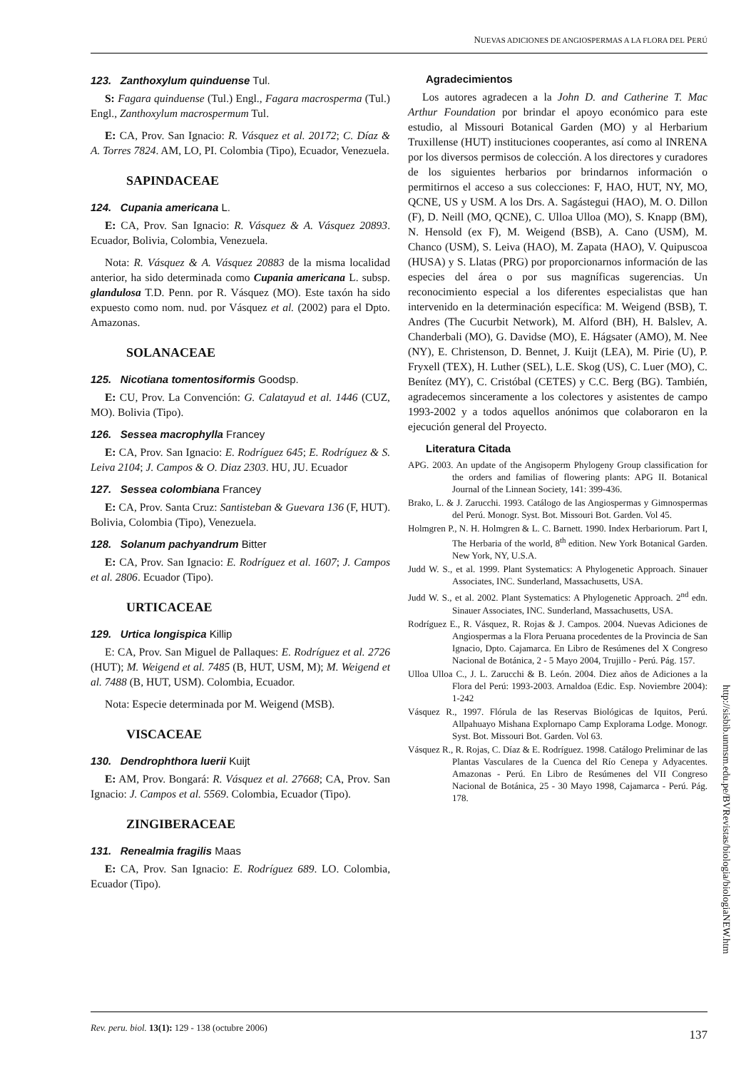NUEVAS ADICIONES DE ANGIOSPERMAS A LA FLORA DEL PERÚ
123. Zanthoxylum quinduense Tul.
S: Fagara quinduense (Tul.) Engl., Fagara macrosperma (Tul.) Engl., Zanthoxylum macrospermum Tul.
E: CA, Prov. San Ignacio: R. Vásquez et al. 20172; C. Díaz & A. Torres 7824. AM, LO, PI. Colombia (Tipo), Ecuador, Venezuela.
SAPINDACEAE
124. Cupania americana L.
E: CA, Prov. San Ignacio: R. Vásquez & A. Vásquez 20893. Ecuador, Bolivia, Colombia, Venezuela.
Nota: R. Vásquez & A. Vásquez 20883 de la misma localidad anterior, ha sido determinada como Cupania americana L. subsp. glandulosa T.D. Penn. por R. Vásquez (MO). Este taxón ha sido expuesto como nom. nud. por Vásquez et al. (2002) para el Dpto. Amazonas.
SOLANACEAE
125. Nicotiana tomentosiformis Goodsp.
E: CU, Prov. La Convención: G. Calatayud et al. 1446 (CUZ, MO). Bolivia (Tipo).
126. Sessea macrophylla Francey
E: CA, Prov. San Ignacio: E. Rodríguez 645; E. Rodríguez & S. Leiva 2104; J. Campos & O. Diaz 2303. HU, JU. Ecuador
127. Sessea colombiana Francey
E: CA, Prov. Santa Cruz: Santisteban & Guevara 136 (F, HUT). Bolivia, Colombia (Tipo), Venezuela.
128. Solanum pachyandrum Bitter
E: CA, Prov. San Ignacio: E. Rodríguez et al. 1607; J. Campos et al. 2806. Ecuador (Tipo).
URTICACEAE
129. Urtica longispica Killip
E: CA, Prov. San Miguel de Pallaques: E. Rodríguez et al. 2726 (HUT); M. Weigend et al. 7485 (B, HUT, USM, M); M. Weigend et al. 7488 (B, HUT, USM). Colombia, Ecuador.
Nota: Especie determinada por M. Weigend (MSB).
VISCACEAE
130. Dendrophthora luerii Kuijt
E: AM, Prov. Bongará: R. Vásquez et al. 27668; CA, Prov. San Ignacio: J. Campos et al. 5569. Colombia, Ecuador (Tipo).
ZINGIBERACEAE
131. Renealmia fragilis Maas
E: CA, Prov. San Ignacio: E. Rodríguez 689. LO. Colombia, Ecuador (Tipo).
Agradecimientos
Los autores agradecen a la John D. and Catherine T. Mac Arthur Foundation por brindar el apoyo económico para este estudio, al Missouri Botanical Garden (MO) y al Herbarium Truxillense (HUT) instituciones cooperantes, así como al INRENA por los diversos permisos de colección. A los directores y curadores de los siguientes herbarios por brindarnos información o permitirnos el acceso a sus colecciones: F, HAO, HUT, NY, MO, QCNE, US y USM. A los Drs. A. Sagástegui (HAO), M. O. Dillon (F), D. Neill (MO, QCNE), C. Ulloa Ulloa (MO), S. Knapp (BM), N. Hensold (ex F), M. Weigend (BSB), A. Cano (USM), M. Chanco (USM), S. Leiva (HAO), M. Zapata (HAO), V. Quipuscoa (HUSA) y S. Llatas (PRG) por proporcionarnos información de las especies del área o por sus magníficas sugerencias. Un reconocimiento especial a los diferentes especialistas que han intervenido en la determinación específica: M. Weigend (BSB), T. Andres (The Cucurbit Network), M. Alford (BH), H. Balslev, A. Chanderbali (MO), G. Davidse (MO), E. Hágsater (AMO), M. Nee (NY), E. Christenson, D. Bennet, J. Kuijt (LEA), M. Pirie (U), P. Fryxell (TEX), H. Luther (SEL), L.E. Skog (US), C. Luer (MO), C. Benítez (MY), C. Cristóbal (CETES) y C.C. Berg (BG). También, agradecemos sinceramente a los colectores y asistentes de campo 1993-2002 y a todos aquellos anónimos que colaboraron en la ejecución general del Proyecto.
Literatura Citada
APG. 2003. An update of the Angisoperm Phylogeny Group classification for the orders and familias of flowering plants: APG II. Botanical Journal of the Linnean Society, 141: 399-436.
Brako, L. & J. Zarucchi. 1993. Catálogo de las Angiospermas y Gimnospermas del Perú. Monogr. Syst. Bot. Missouri Bot. Garden. Vol 45.
Holmgren P., N. H. Holmgren & L. C. Barnett. 1990. Index Herbariorum. Part I, The Herbaria of the world, 8<sup>th</sup> edition. New York Botanical Garden. New York, NY, U.S.A.
Judd W. S., et al. 1999. Plant Systematics: A Phylogenetic Approach. Sinauer Associates, INC. Sunderland, Massachusetts, USA.
Judd W. S., et al. 2002. Plant Systematics: A Phylogenetic Approach. 2<sup>nd</sup> edn. Sinauer Associates, INC. Sunderland, Massachusetts, USA.
Rodríguez E., R. Vásquez, R. Rojas & J. Campos. 2004. Nuevas Adiciones de Angiospermas a la Flora Peruana procedentes de la Provincia de San Ignacio, Dpto. Cajamarca. En Libro de Resúmenes del X Congreso Nacional de Botánica, 2 - 5 Mayo 2004, Trujillo - Perú. Pág. 157.
Ulloa Ulloa C., J. L. Zarucchi & B. León. 2004. Diez años de Adiciones a la Flora del Perú: 1993-2003. Arnaldoa (Edic. Esp. Noviembre 2004): 1-242
Vásquez R., 1997. Flórula de las Reservas Biológicas de Iquitos, Perú. Allpahuayo Mishana Explornapo Camp Explorama Lodge. Monogr. Syst. Bot. Missouri Bot. Garden. Vol 63.
Vásquez R., R. Rojas, C. Díaz & E. Rodríguez. 1998. Catálogo Preliminar de las Plantas Vasculares de la Cuenca del Río Cenepa y Adyacentes. Amazonas - Perú. En Libro de Resúmenes del VII Congreso Nacional de Botánica, 25 - 30 Mayo 1998, Cajamarca - Perú. Pág. 178.
http://sisbib.unmsm.edu.pe/BVRevistas/biologia/biologiaNEW.htm
Rev. peru. biol. 13(1): 129 - 138 (octubre 2006) 137